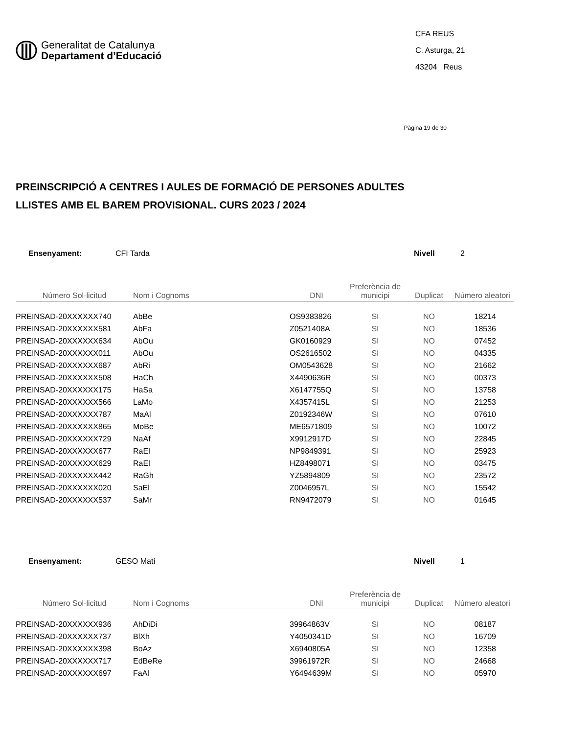Generalitat de Catalunya
Departament d’Educació
CFA REUS
C. Asturga, 21
43204 Reus
Pàgina 19 de 30
PREINSCRIPCIÓ A CENTRES I AULES DE FORMACIÓ DE PERSONES ADULTES
LLISTES AMB EL BAREM PROVISIONAL. CURS 2023 / 2024
Ensenyament: CFI Tarda Nivell 2
| Número Sol·licitud | Nom i Cognoms | DNI | Preferència de municipi | Duplicat | Número aleatori |
| --- | --- | --- | --- | --- | --- |
| PREINSAD-20XXXXXX740 | AbBe | OS9383826 | SI | NO | 18214 |
| PREINSAD-20XXXXXX581 | AbFa | Z0521408A | SI | NO | 18536 |
| PREINSAD-20XXXXXX634 | AbOu | GK0160929 | SI | NO | 07452 |
| PREINSAD-20XXXXXX011 | AbOu | OS2616502 | SI | NO | 04335 |
| PREINSAD-20XXXXXX687 | AbRi | OM0543628 | SI | NO | 21662 |
| PREINSAD-20XXXXXX508 | HaCh | X4490636R | SI | NO | 00373 |
| PREINSAD-20XXXXXX175 | HaSa | X6147755Q | SI | NO | 13758 |
| PREINSAD-20XXXXXX566 | LaMo | X4357415L | SI | NO | 21253 |
| PREINSAD-20XXXXXX787 | MaAl | Z0192346W | SI | NO | 07610 |
| PREINSAD-20XXXXXX865 | MoBe | ME6571809 | SI | NO | 10072 |
| PREINSAD-20XXXXXX729 | NaAf | X9912917D | SI | NO | 22845 |
| PREINSAD-20XXXXXX677 | RaEl | NP9849391 | SI | NO | 25923 |
| PREINSAD-20XXXXXX629 | RaEl | HZ8498071 | SI | NO | 03475 |
| PREINSAD-20XXXXXX442 | RaGh | YZ5894809 | SI | NO | 23572 |
| PREINSAD-20XXXXXX020 | SaEl | Z0046957L | SI | NO | 15542 |
| PREINSAD-20XXXXXX537 | SaMr | RN9472079 | SI | NO | 01645 |
Ensenyament: GESO Matí Nivell 1
| Número Sol·licitud | Nom i Cognoms | DNI | Preferència de municipi | Duplicat | Número aleatori |
| --- | --- | --- | --- | --- | --- |
| PREINSAD-20XXXXXX936 | AhDiDi | 39964863V | SI | NO | 08187 |
| PREINSAD-20XXXXXX737 | BlXh | Y4050341D | SI | NO | 16709 |
| PREINSAD-20XXXXXX398 | BoAz | X6940805A | SI | NO | 12358 |
| PREINSAD-20XXXXXX717 | EdBeRe | 39961972R | SI | NO | 24668 |
| PREINSAD-20XXXXXX697 | FaAl | Y6494639M | SI | NO | 05970 |